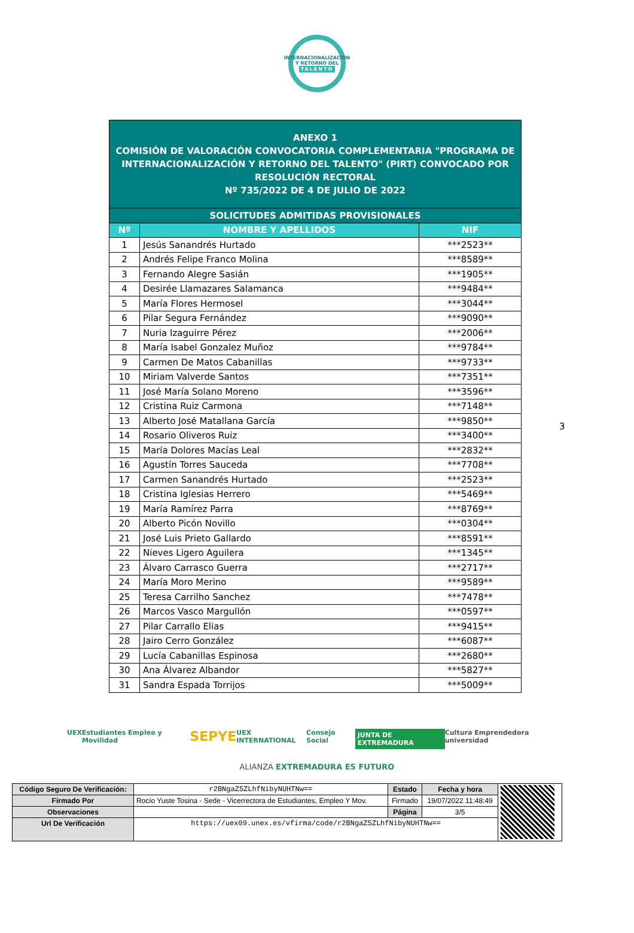INTERNACIONALIZACIÓN
Y RETORNO DEL
TALENTO
| ANEXO 1 COMISIÓN DE VALORACIÓN CONVOCATORIA COMPLEMENTARIA "PROGRAMA DE INTERNACIONALIZACIÓN Y RETORNO DEL TALENTO" (PIRT) CONVOCADO POR RESOLUCIÓN RECTORAL Nº 735/2022 DE 4 DE JULIO DE 2022 | | |
| SOLICITUDES ADMITIDAS PROVISIONALES | | |
| Nº | NOMBRE Y APELLIDOS | NIF |
| 1 | Jesús Sanandrés Hurtado | ***2523** |
| 2 | Andrés Felipe Franco Molina | ***8589** |
| 3 | Fernando Alegre Sasián | ***1905** |
| 4 | Desirée Llamazares Salamanca | ***9484** |
| 5 | María Flores Hermosel | ***3044** |
| 6 | Pilar Segura Fernández | ***9090** |
| 7 | Nuria Izaguirre Pérez | ***2006** |
| 8 | María Isabel Gonzalez Muñoz | ***9784** |
| 9 | Carmen De Matos Cabanillas | ***9733** |
| 10 | Miriam Valverde Santos | ***7351** |
| 11 | José María Solano Moreno | ***3596** |
| 12 | Cristina Ruiz Carmona | ***7148** |
| 13 | Alberto José Matallana García | ***9850** |
| 14 | Rosario Oliveros Ruiz | ***3400** |
| 15 | María Dolores Macías Leal | ***2832** |
| 16 | Agustín Torres Sauceda | ***7708** |
| 17 | Carmen Sanandrés Hurtado | ***2523** |
| 18 | Cristina Iglesias Herrero | ***5469** |
| 19 | María Ramírez Parra | ***8769** |
| 20 | Alberto Picón Novillo | ***0304** |
| 21 | José Luis Prieto Gallardo | ***8591** |
| 22 | Nieves Ligero Aguilera | ***1345** |
| 23 | Álvaro Carrasco Guerra | ***2717** |
| 24 | María Moro Merino | ***9589** |
| 25 | Teresa Carrilho Sanchez | ***7478** |
| 26 | Marcos Vasco Margullón | ***0597** |
| 27 | Pilar Carrallo Elias | ***9415** |
| 28 | Jairo Cerro González | ***6087** |
| 29 | Lucía Cabanillas Espinosa | ***2680** |
| 30 | Ana Álvarez Albandor | ***5827** |
| 31 | Sandra Espada Torrijos | ***5009** |
3
UEX Estudiantes Empleo y Movilidad SEPYE UEX INTERNATIONAL Consejo Social JUNTA DE EXTREMADURA Cultura Emprendedora universidad
ALIANZA EXTREMADURA ES FUTURO
| Código Seguro De Verificación: | r2BNgaZ5ZLhfNibyNUHTNw== | Estado | Fecha y hora | |
| Firmado Por | Rocío Yuste Tosina - Sede - Vicerrectora de Estudiantes, Empleo Y Mov. | Firmado | 19/07/2022 11:48:49 | |
| Observaciones | | Página | 3/5 | |
| Url De Verificación | https://uex09.unex.es/vfirma/code/r2BNgaZ5ZLhfNibyNUHTNw== | | | |